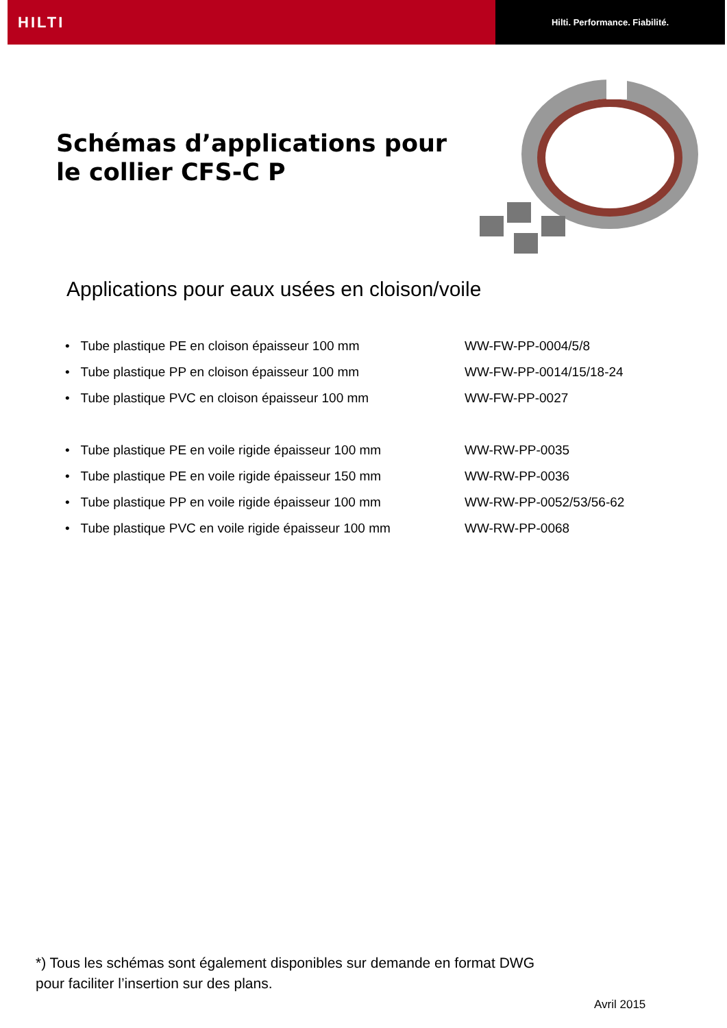HILTI
Hilti. Performance. Fiabilité.
Schémas d’applications pour
le collier CFS-C P
Applications pour eaux usées en cloison/voile
• Tube plastique PE en cloison épaisseur 100 mm WW-FW-PP-0004/5/8
• Tube plastique PP en cloison épaisseur 100 mm WW-FW-PP-0014/15/18-24
• Tube plastique PVC en cloison épaisseur 100 mm WW-FW-PP-0027
• Tube plastique PE en voile rigide épaisseur 100 mm WW-RW-PP-0035
• Tube plastique PE en voile rigide épaisseur 150 mm WW-RW-PP-0036
• Tube plastique PP en voile rigide épaisseur 100 mm WW-RW-PP-0052/53/56-62
• Tube plastique PVC en voile rigide épaisseur 100 mm WW-RW-PP-0068
*) Tous les schémas sont également disponibles sur demande en format DWG
pour faciliter l’insertion sur des plans.
Avril 2015